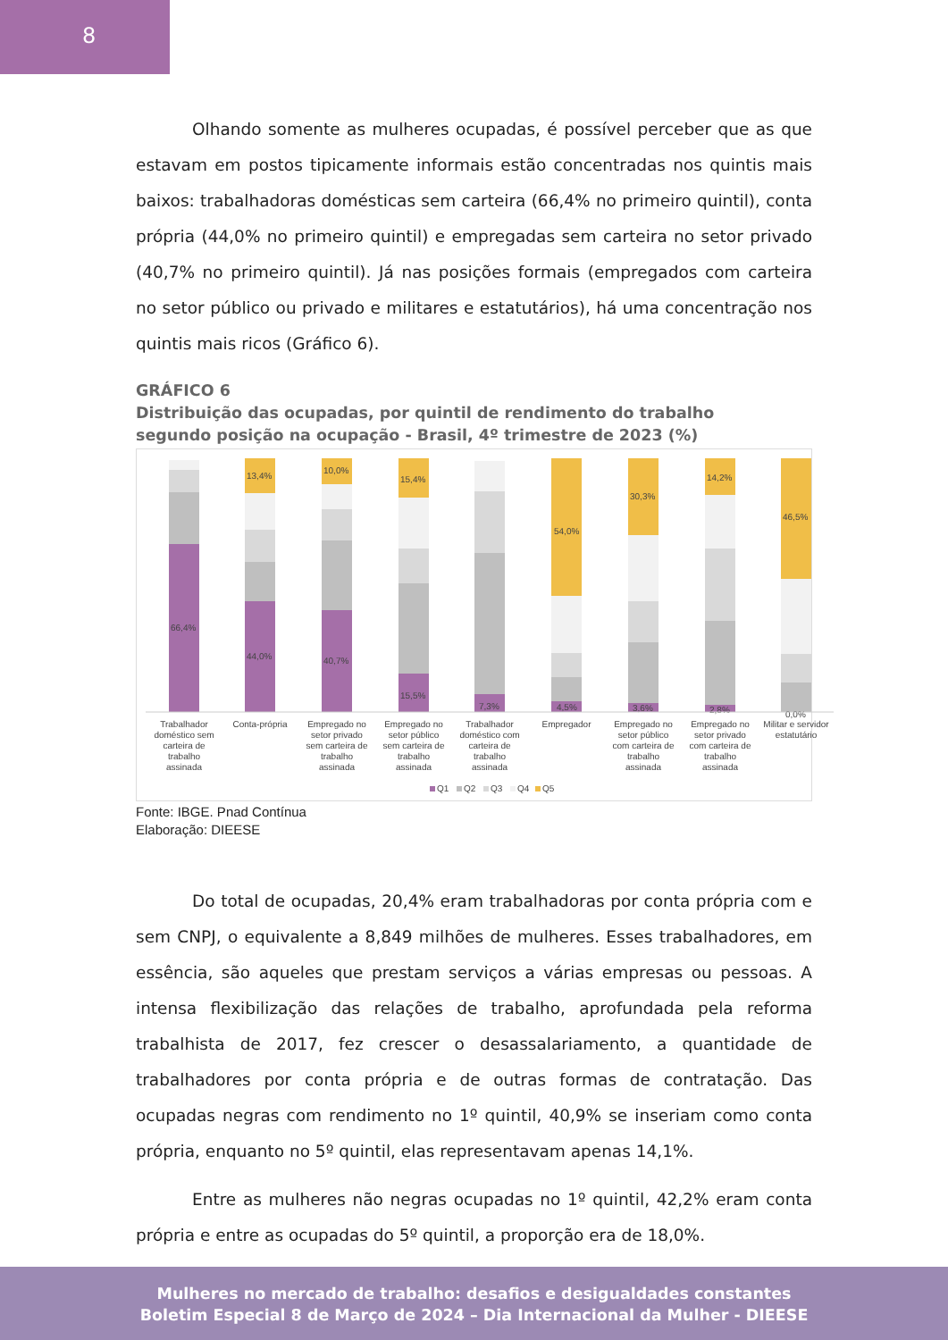8
Olhando somente as mulheres ocupadas, é possível perceber que as que estavam em postos tipicamente informais estão concentradas nos quintis mais baixos: trabalhadoras domésticas sem carteira (66,4% no primeiro quintil), conta própria (44,0% no primeiro quintil) e empregadas sem carteira no setor privado (40,7% no primeiro quintil). Já nas posições formais (empregados com carteira no setor público ou privado e militares e estatutários), há uma concentração nos quintis mais ricos (Gráfico 6).
GRÁFICO 6
Distribuição das ocupadas, por quintil de rendimento do trabalho
segundo posição na ocupação - Brasil, 4º trimestre de 2023 (%)
66,4%
44,0%
13,4%
40,7%
10,0%
15,5%
15,4%
7,3%
54,0%
4,5%
30,3%
3,6%
14,2%
2,8%
46,5%
0,0%
Trabalhador
doméstico sem
carteira de
trabalho
assinada
Conta-própria
Empregado no
setor privado
sem carteira de
trabalho
assinada
Empregado no
setor público
sem carteira de
trabalho
assinada
Trabalhador
doméstico com
carteira de
trabalho
assinada
Empregador
Empregado no
setor público
com carteira de
trabalho
assinada
Empregado no
setor privado
com carteira de
trabalho
assinada
Militar e servidor
estatutário
Q1
Q2
Q3
Q4
Q5
Fonte: IBGE. Pnad Contínua
Elaboração: DIEESE
Do total de ocupadas, 20,4% eram trabalhadoras por conta própria com e sem CNPJ, o equivalente a 8,849 milhões de mulheres. Esses trabalhadores, em essência, são aqueles que prestam serviços a várias empresas ou pessoas. A intensa flexibilização das relações de trabalho, aprofundada pela reforma trabalhista de 2017, fez crescer o desassalariamento, a quantidade de trabalhadores por conta própria e de outras formas de contratação. Das ocupadas negras com rendimento no 1º quintil, 40,9% se inseriam como conta própria, enquanto no 5º quintil, elas representavam apenas 14,1%.
Entre as mulheres não negras ocupadas no 1º quintil, 42,2% eram conta própria e entre as ocupadas do 5º quintil, a proporção era de 18,0%.
Mulheres no mercado de trabalho: desafios e desigualdades constantes
Boletim Especial 8 de Março de 2024 – Dia Internacional da Mulher - DIEESE